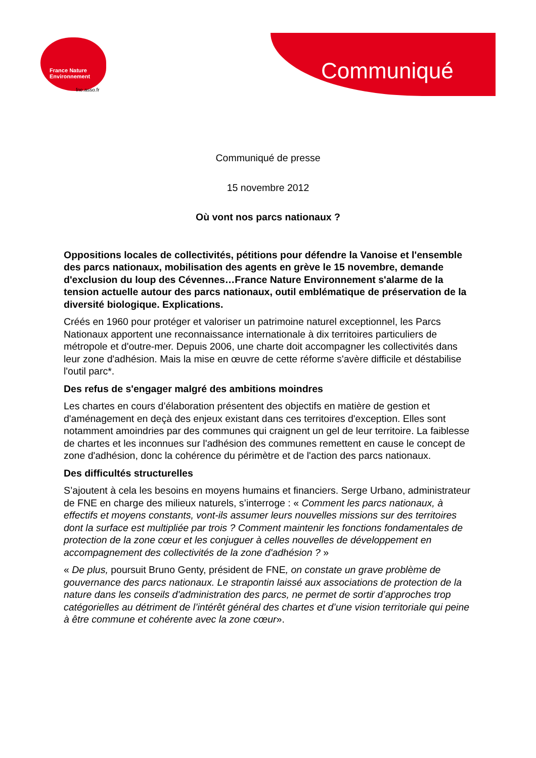France Nature
Environnement
fne.asso.fr
Communiqué
Communiqué de presse
15 novembre 2012
Où vont nos parcs nationaux ?
Oppositions locales de collectivités, pétitions pour défendre la Vanoise et l'ensemble des parcs nationaux, mobilisation des agents en grève le 15 novembre, demande d'exclusion du loup des Cévennes…France Nature Environnement s'alarme de la tension actuelle autour des parcs nationaux, outil emblématique de préservation de la diversité biologique. Explications.
Créés en 1960 pour protéger et valoriser un patrimoine naturel exceptionnel, les Parcs Nationaux apportent une reconnaissance internationale à dix territoires particuliers de métropole et d'outre-mer. Depuis 2006, une charte doit accompagner les collectivités dans leur zone d'adhésion. Mais la mise en œuvre de cette réforme s'avère difficile et déstabilise l'outil parc*.
Des refus de s'engager malgré des ambitions moindres
Les chartes en cours d’élaboration présentent des objectifs en matière de gestion et d'aménagement en deçà des enjeux existant dans ces territoires d'exception. Elles sont notamment amoindries par des communes qui craignent un gel de leur territoire. La faiblesse de chartes et les inconnues sur l'adhésion des communes remettent en cause le concept de zone d'adhésion, donc la cohérence du périmètre et de l'action des parcs nationaux.
Des difficultés structurelles
S’ajoutent à cela les besoins en moyens humains et financiers. Serge Urbano, administrateur de FNE en charge des milieux naturels, s’interroge : « Comment les parcs nationaux, à effectifs et moyens constants, vont-ils assumer leurs nouvelles missions sur des territoires dont la surface est multipliée par trois ? Comment maintenir les fonctions fondamentales de protection de la zone cœur et les conjuguer à celles nouvelles de développement en accompagnement des collectivités de la zone d'adhésion ? »
« De plus, poursuit Bruno Genty, président de FNE, on constate un grave problème de gouvernance des parcs nationaux. Le strapontin laissé aux associations de protection de la nature dans les conseils d'administration des parcs, ne permet de sortir d’approches trop catégorielles au détriment de l’intérêt général des chartes et d’une vision territoriale qui peine à être commune et cohérente avec la zone cœur».